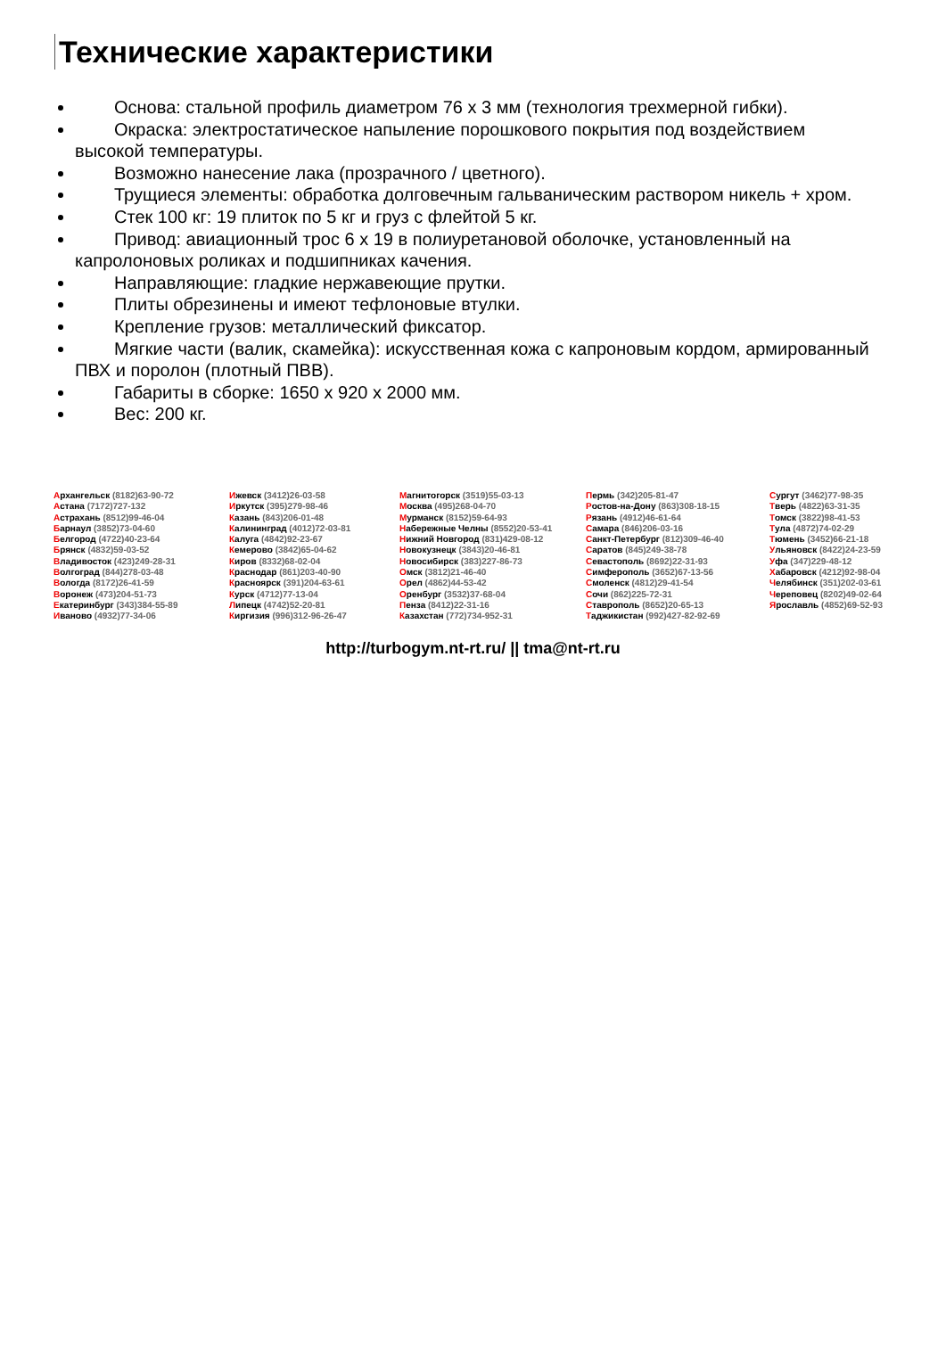Технические характеристики
Основа: стальной профиль диаметром 76 х 3 мм (технология трехмерной гибки).
Окраска: электростатическое напыление порошкового покрытия под воздействием высокой температуры.
Возможно нанесение лака (прозрачного / цветного).
Трущиеся элементы: обработка долговечным гальваническим раствором никель + хром.
Стек 100 кг: 19 плиток по 5 кг и груз с флейтой 5 кг.
Привод: авиационный трос 6 х 19 в полиуретановой оболочке, установленный на капролоновых роликах и подшипниках качения.
Направляющие: гладкие нержавеющие прутки.
Плиты обрезинены и имеют тефлоновые втулки.
Крепление грузов: металлический фиксатор.
Мягкие части (валик, скамейка): искусственная кожа с капроновым кордом, армированный ПВХ и поролон (плотный ПВВ).
Габариты в сборке: 1650 х 920 х 2000 мм.
Вес: 200 кг.
Архангельск (8182)63-90-72
Астана (7172)727-132
Астрахань (8512)99-46-04
Барнаул (3852)73-04-60
Белгород (4722)40-23-64
Брянск (4832)59-03-52
Владивосток (423)249-28-31
Волгоград (844)278-03-48
Вологда (8172)26-41-59
Воронеж (473)204-51-73
Екатеринбург (343)384-55-89
Иваново (4932)77-34-06
Ижевск (3412)26-03-58
Иркутск (395)279-98-46
Казань (843)206-01-48
Калининград (4012)72-03-81
Калуга (4842)92-23-67
Кемерово (3842)65-04-62
Киров (8332)68-02-04
Краснодар (861)203-40-90
Красноярск (391)204-63-61
Курск (4712)77-13-04
Липецк (4742)52-20-81
Киргизия (996)312-96-26-47
Магнитогорск (3519)55-03-13
Москва (495)268-04-70
Мурманск (8152)59-64-93
Набережные Челны (8552)20-53-41
Нижний Новгород (831)429-08-12
Новокузнецк (3843)20-46-81
Новосибирск (383)227-86-73
Омск (3812)21-46-40
Орел (4862)44-53-42
Оренбург (3532)37-68-04
Пенза (8412)22-31-16
Казахстан (772)734-952-31
Пермь (342)205-81-47
Ростов-на-Дону (863)308-18-15
Рязань (4912)46-61-64
Самара (846)206-03-16
Санкт-Петербург (812)309-46-40
Саратов (845)249-38-78
Севастополь (8692)22-31-93
Симферополь (3652)67-13-56
Смоленск (4812)29-41-54
Сочи (862)225-72-31
Ставрополь (8652)20-65-13
Таджикистан (992)427-82-92-69
Сургут (3462)77-98-35
Тверь (4822)63-31-35
Томск (3822)98-41-53
Тула (4872)74-02-29
Тюмень (3452)66-21-18
Ульяновск (8422)24-23-59
Уфа (347)229-48-12
Хабаровск (4212)92-98-04
Челябинск (351)202-03-61
Череповец (8202)49-02-64
Ярославль (4852)69-52-93
http://turbogym.nt-rt.ru/ || tma@nt-rt.ru